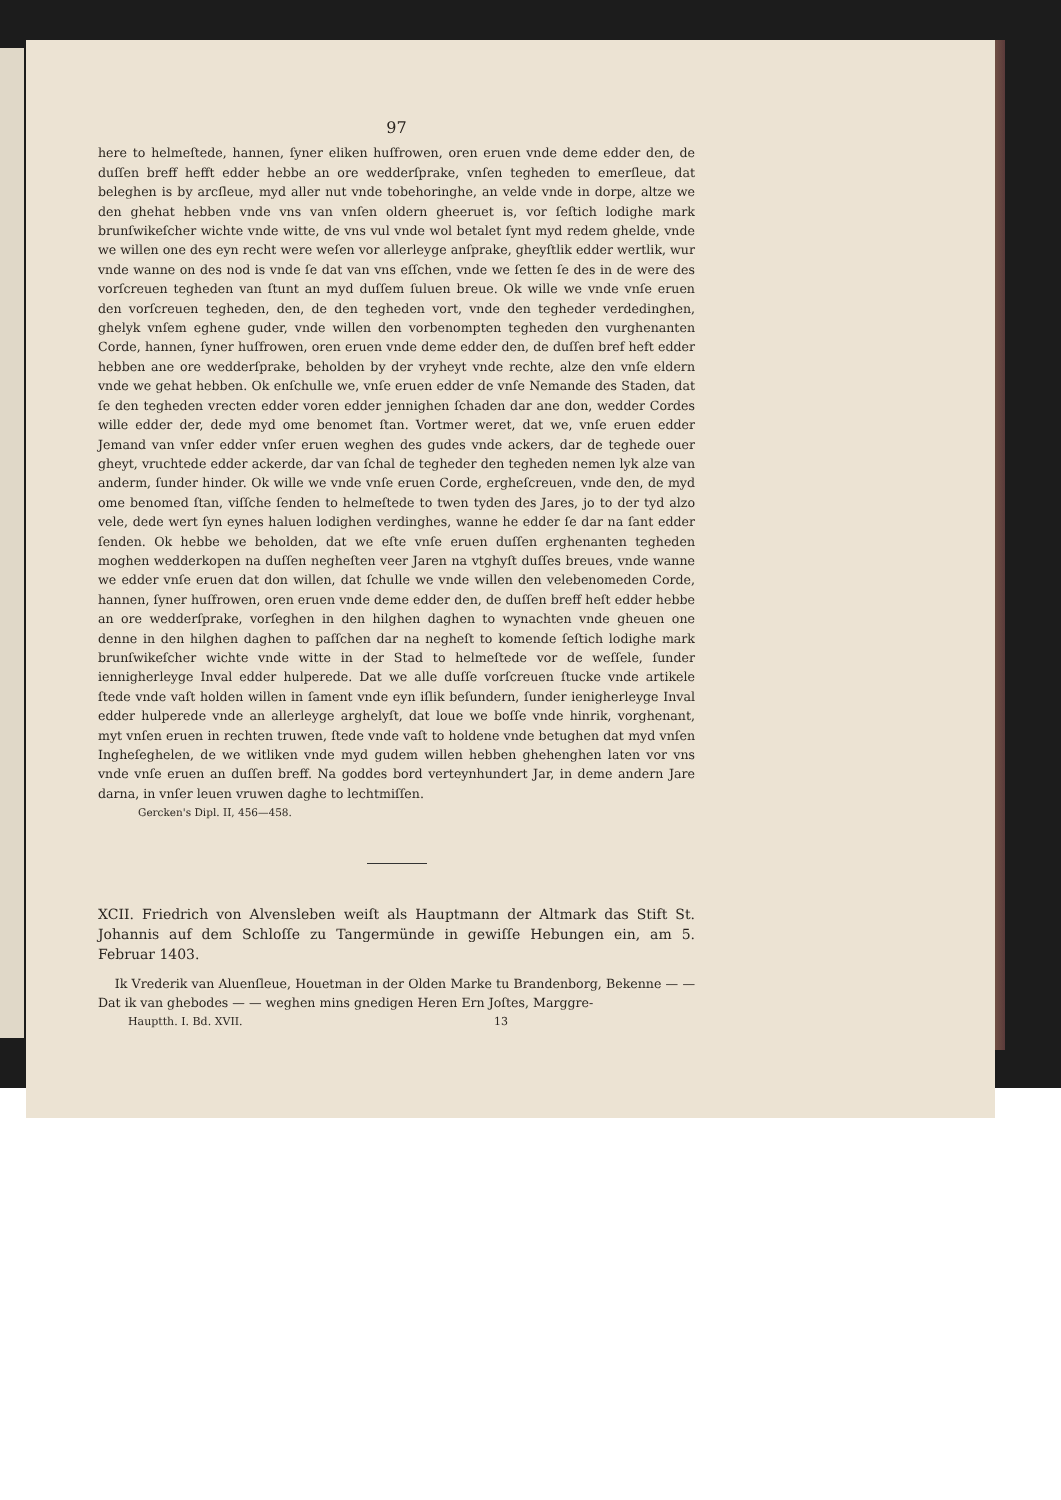97
here to helmeſtede, hannen, ſyner eliken huſfrowen, oren eruen vnde deme edder den, de duſſen breff hefft edder hebbe an ore wedderſprake, vnſen tegheden to emerſleue, dat beleghen is by arcſleue, myd aller nut vnde tobehoringhe, an velde vnde in dorpe, altze we den ghehat hebben vnde vns van vnſen oldern gheeruet is, vor ſeſtich lodighe mark brunſwikeſcher wichte vnde witte, de vns vul vnde wol betalet ſynt myd redem ghelde, vnde we willen one des eyn recht were weſen vor allerleyge anſprake, gheyſtlik edder wertlik, wur vnde wanne on des nod is vnde ſe dat van vns eſſchen, vnde we ſetten ſe des in de were des vorſcreuen tegheden van ſtunt an myd duſſem ſuluen breue. Ok wille we vnde vnſe eruen den vorſcreuen tegheden, den, de den tegheden vort, vnde den tegheder verdedinghen, ghelyk vnſem eghene guder, vnde willen den vorbenompten tegheden den vurghenanten Corde, hannen, ſyner huſfrowen, oren eruen vnde deme edder den, de duſſen bref heft edder hebben ane ore wedderſprake, beholden by der vryheyt vnde rechte, alze den vnſe eldern vnde we gehat hebben. Ok enſchulle we, vnſe eruen edder de vnſe Nemande des Staden, dat ſe den tegheden vrecten edder voren edder jennighen ſchaden dar ane don, wedder Cordes wille edder der, dede myd ome benomet ſtan. Vortmer weret, dat we, vnſe eruen edder Jemand van vnſer edder vnſer eruen weghen des gudes vnde ackers, dar de teghede ouer gheyt, vruchtede edder ackerde, dar van ſchal de tegheder den tegheden nemen lyk alze van anderm, ſunder hinder. Ok wille we vnde vnſe eruen Corde, erghe­ſcreuen, vnde den, de myd ome benomed ſtan, viſſche ſenden to helmeſtede to twen tyden des Jares, jo to der tyd alzo vele, dede wert ſyn eynes haluen lodighen verdinghes, wanne he edder ſe dar na ſant edder ſenden. Ok hebbe we beholden, dat we eſte vnſe eruen duſſen erghenanten tegheden moghen wedderkopen na duſſen negheſten veer Jaren na vtghyſt duſſes breues, vnde wanne we edder vnſe eruen dat don willen, dat ſchulle we vnde willen den velebenomeden Corde, hannen, ſyner huſfrowen, oren eruen vnde deme edder den, de duſſen breff heſt edder hebbe an ore wedderſprake, vorſeghen in den hilghen daghen to wynachten vnde gheuen one denne in den hilghen daghen to paſſchen dar na negheſt to komende ſeſtich lodighe mark brunſwikeſcher wichte vnde witte in der Stad to helmeſtede vor de weſſele, ſunder iennigherleyge Inval edder hulperede. Dat we alle duſſe vorſcreuen ſtucke vnde artikele ſtede vnde vaſt holden willen in ſament vnde eyn iſlik beſundern, ſunder ienigherleyge Inval edder hulperede vnde an allerleyge arghelyſt, dat loue we boſſe vnde hinrik, vorghenant, myt vnſen eruen in rechten truwen, ſtede vnde vaſt to holdene vnde betughen dat myd vnſen Inghe­ſeghelen, de we witliken vnde myd gudem willen hebben ghehenghen laten vor vns vnde vnſe eruen an duſſen breff. Na goddes bord verteynhundert Jar, in deme andern Jare darna, in vnſer leuen vruwen daghe to lechtmiſſen.
Gercken's Dipl. II, 456—458.
XCII. Friedrich von Alvensleben weiſt als Hauptmann der Altmark das Stift St. Johannis auf dem Schloſſe zu Tangermünde in gewiſſe Hebungen ein, am 5. Februar 1403.
Ik Vrederik van Aluenſleue, Houetman in der Olden Marke tu Brandenborg, Bekenne — — Dat ik van ghebodes — — weghen mins gnedigen Heren Ern Joſtes, Marggre-
Hauptth. I. Bd. XVII. 13